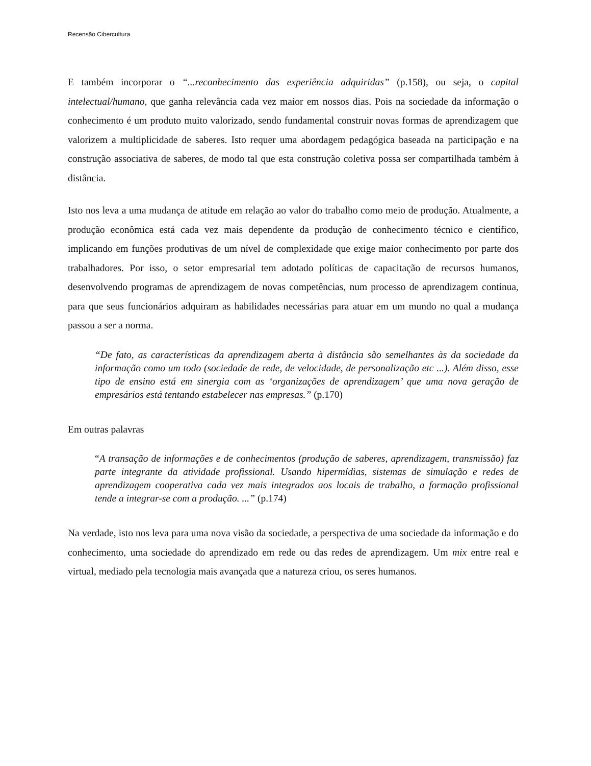Recensão Cibercultura
E também incorporar o “...reconhecimento das experiência adquiridas” (p.158), ou seja, o capital intelectual/humano, que ganha relevância cada vez maior em nossos dias. Pois na sociedade da informação o conhecimento é um produto muito valorizado, sendo fundamental construir novas formas de aprendizagem que valorizem a multiplicidade de saberes. Isto requer uma abordagem pedagógica baseada na participação e na construção associativa de saberes, de modo tal que esta construção coletiva possa ser compartilhada também à distância.
Isto nos leva a uma mudança de atitude em relação ao valor do trabalho como meio de produção. Atualmente, a produção econômica está cada vez mais dependente da produção de conhecimento técnico e científico, implicando em funções produtivas de um nível de complexidade que exige maior conhecimento por parte dos trabalhadores. Por isso, o setor empresarial tem adotado políticas de capacitação de recursos humanos, desenvolvendo programas de aprendizagem de novas competências, num processo de aprendizagem contínua, para que seus funcionários adquiram as habilidades necessárias para atuar em um mundo no qual a mudança passou a ser a norma.
“De fato, as características da aprendizagem aberta à distância são semelhantes às da sociedade da informação como um todo (sociedade de rede, de velocidade, de personalização etc ...). Além disso, esse tipo de ensino está em sinergia com as ‘organizações de aprendizagem’ que uma nova geração de empresários está tentando estabelecer nas empresas.” (p.170)
Em outras palavras
“A transação de informações e de conhecimentos (produção de saberes, aprendizagem, transmissão) faz parte integrante da atividade profissional. Usando hipermídias, sistemas de simulação e redes de aprendizagem cooperativa cada vez mais integrados aos locais de trabalho, a formação profissional tende a integrar-se com a produção. ...” (p.174)
Na verdade, isto nos leva para uma nova visão da sociedade, a perspectiva de uma sociedade da informação e do conhecimento, uma sociedade do aprendizado em rede ou das redes de aprendizagem. Um mix entre real e virtual, mediado pela tecnologia mais avançada que a natureza criou, os seres humanos.